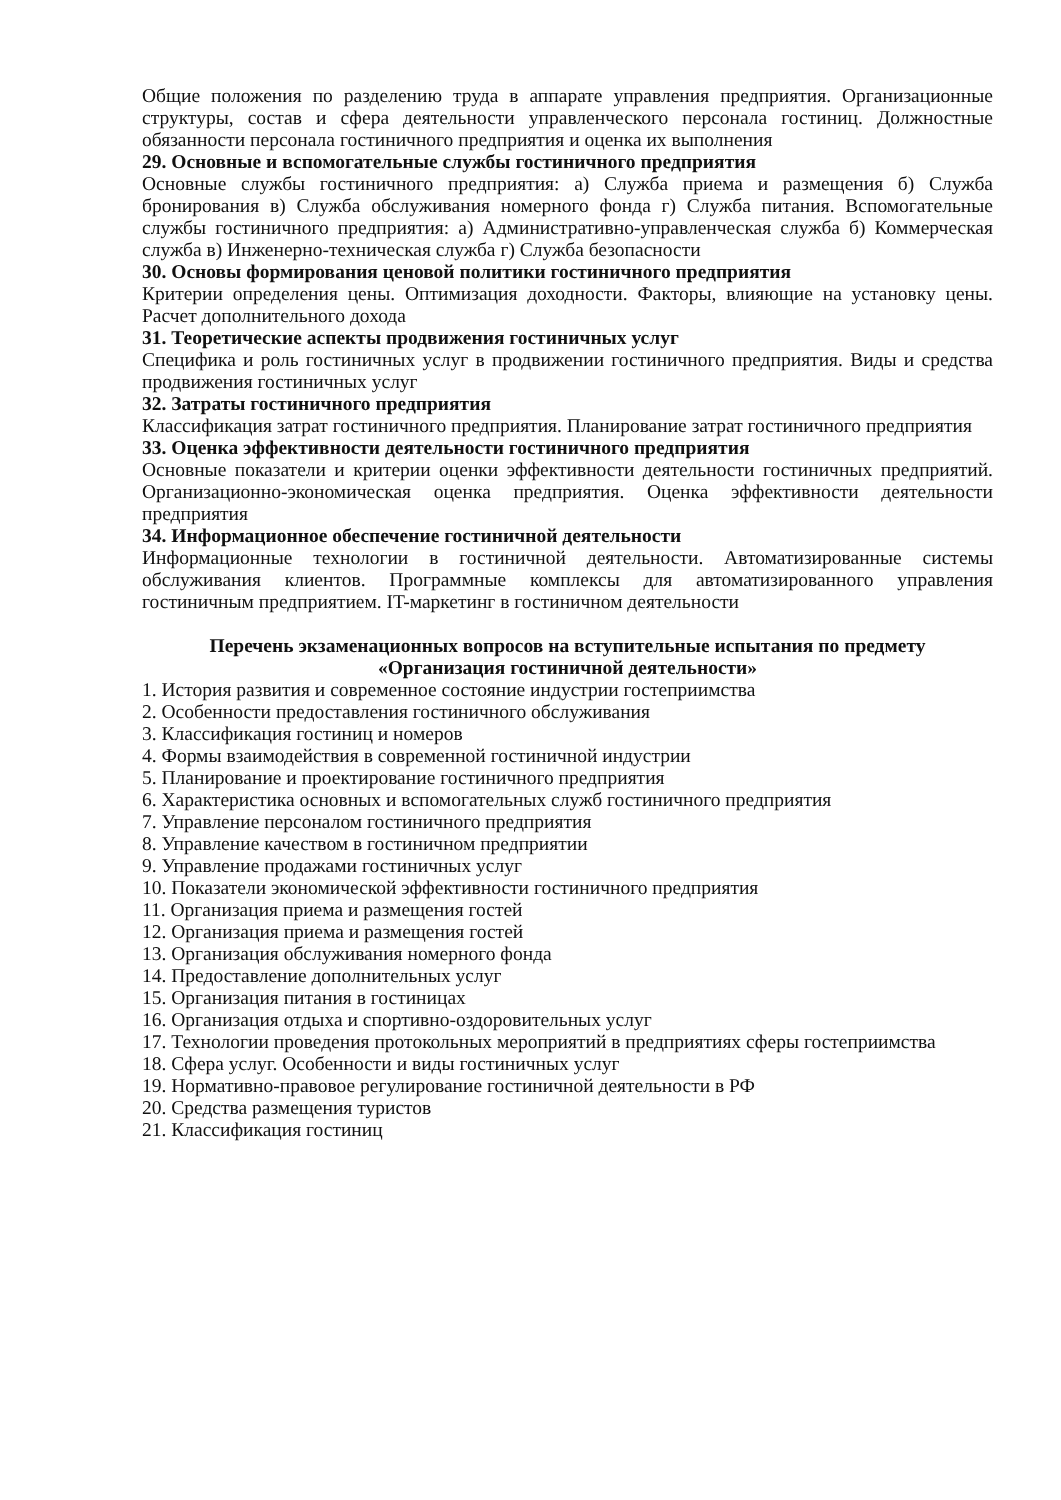Общие положения по разделению труда в аппарате управления предприятия. Организационные структуры, состав и сфера деятельности управленческого персонала гостиниц. Должностные обязанности персонала гостиничного предприятия и оценка их выполнения
29. Основные и вспомогательные службы гостиничного предприятия
Основные службы гостиничного предприятия: а) Служба приема и размещения б) Служба бронирования в) Служба обслуживания номерного фонда г) Служба питания. Вспомогательные службы гостиничного предприятия: а) Административно-управленческая служба б) Коммерческая служба в) Инженерно-техническая служба г) Служба безопасности
30. Основы формирования ценовой политики гостиничного предприятия
Критерии определения цены. Оптимизация доходности. Факторы, влияющие на установку цены. Расчет дополнительного дохода
31. Теоретические аспекты продвижения гостиничных услуг
Специфика и роль гостиничных услуг в продвижении гостиничного предприятия. Виды и средства продвижения гостиничных услуг
32. Затраты гостиничного предприятия
Классификация затрат гостиничного предприятия. Планирование затрат гостиничного предприятия
33. Оценка эффективности деятельности гостиничного предприятия
Основные показатели и критерии оценки эффективности деятельности гостиничных предприятий. Организационно-экономическая оценка предприятия. Оценка эффективности деятельности предприятия
34. Информационное обеспечение гостиничной деятельности
Информационные технологии в гостиничной деятельности. Автоматизированные системы обслуживания клиентов. Программные комплексы для автоматизированного управления гостиничным предприятием. IT-маркетинг в гостиничном деятельности
Перечень экзаменационных вопросов на вступительные испытания по предмету
«Организация гостиничной деятельности»
1. История развития и современное состояние индустрии гостеприимства
2. Особенности предоставления гостиничного обслуживания
3. Классификация гостиниц и номеров
4. Формы взаимодействия в современной гостиничной индустрии
5. Планирование и проектирование гостиничного предприятия
6. Характеристика основных и вспомогательных служб гостиничного предприятия
7. Управление персоналом гостиничного предприятия
8. Управление качеством в гостиничном предприятии
9. Управление продажами гостиничных услуг
10. Показатели экономической эффективности гостиничного предприятия
11. Организация приема и размещения гостей
12. Организация приема и размещения гостей
13. Организация обслуживания номерного фонда
14. Предоставление дополнительных услуг
15. Организация питания в гостиницах
16. Организация отдыха и спортивно-оздоровительных услуг
17. Технологии проведения протокольных мероприятий в предприятиях сферы гостеприимства
18. Сфера услуг. Особенности и виды гостиничных услуг
19. Нормативно-правовое регулирование гостиничной деятельности в РФ
20. Средства размещения туристов
21. Классификация гостиниц